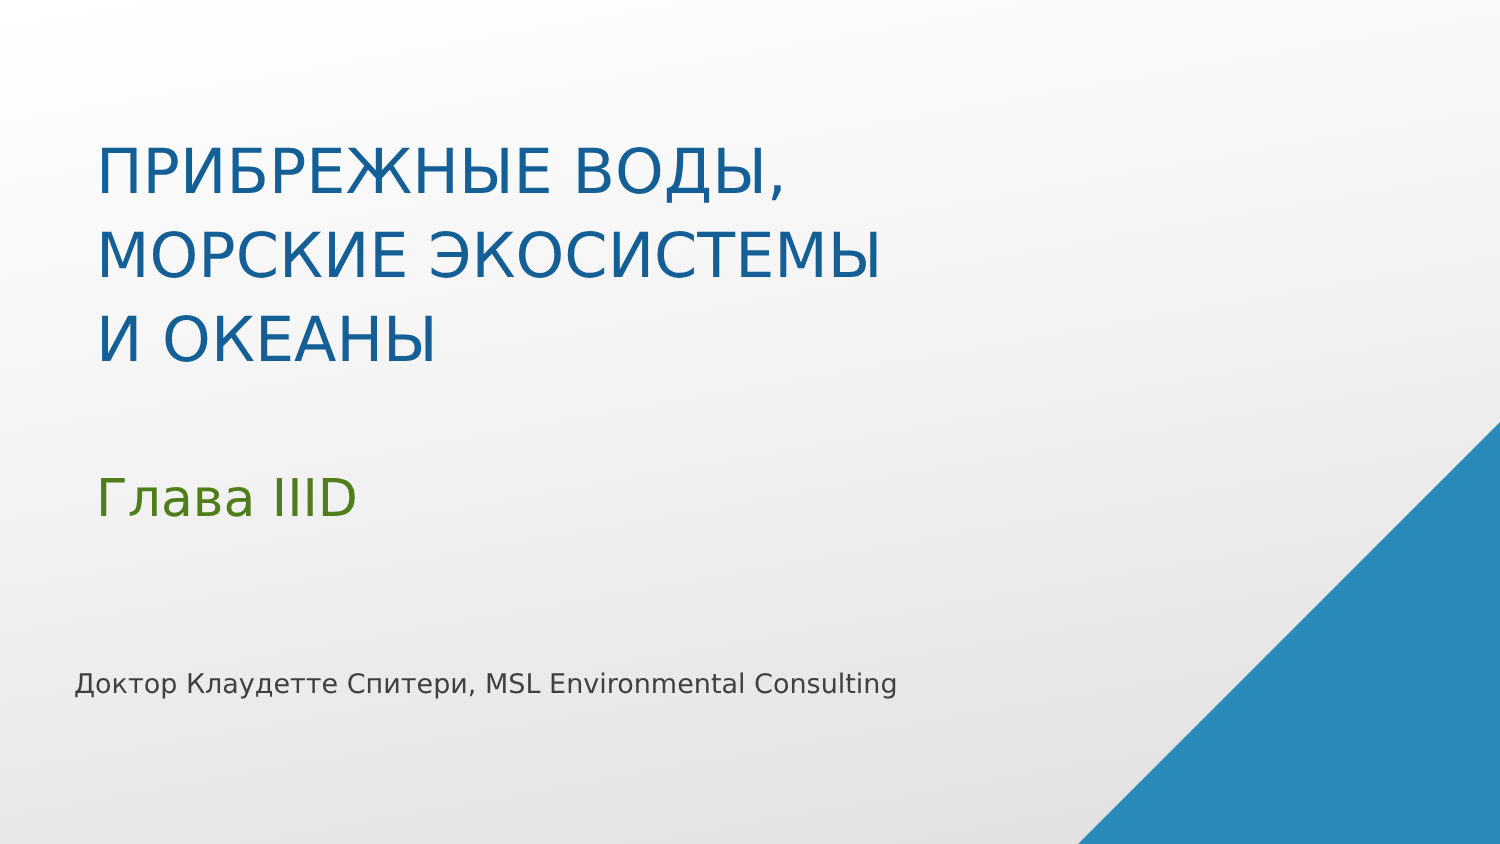ПРИБРЕЖНЫЕ ВОДЫ, МОРСКИЕ ЭКОСИСТЕМЫ И ОКЕАНЫ
Глава IIID
Доктор Клаудетте Спитери, MSL Environmental Consulting